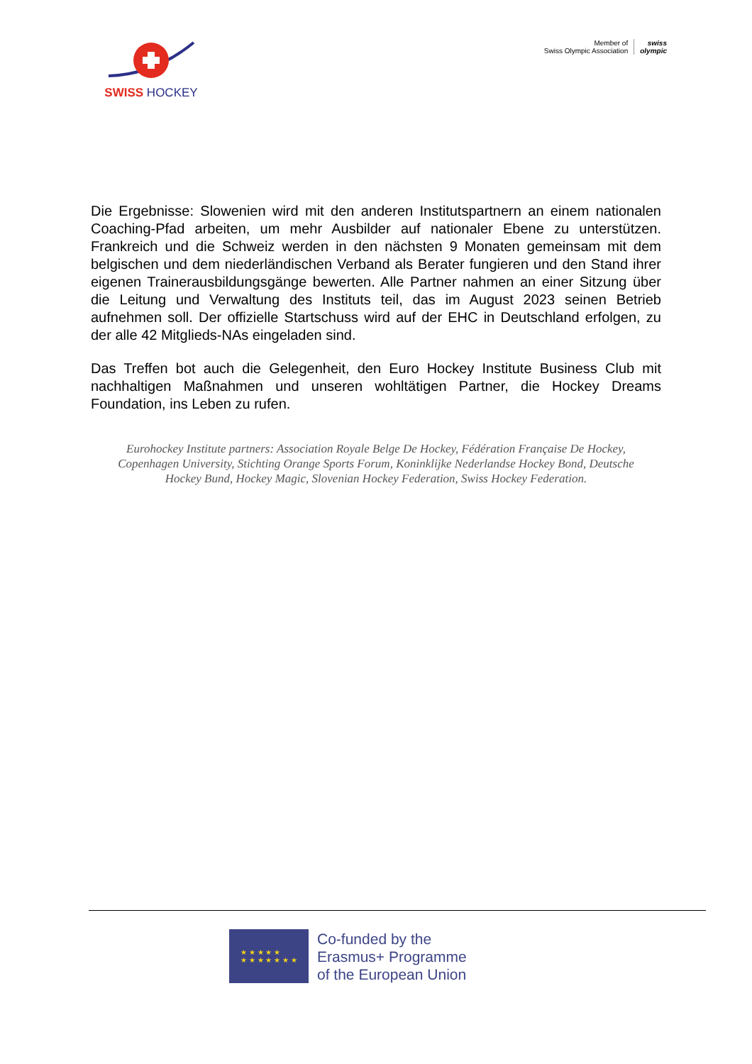SWISS HOCKEY
Member of
Swiss Olympic Association
swiss
olympic
Die Ergebnisse: Slowenien wird mit den anderen Institutspartnern an einem nationalen Coaching-Pfad arbeiten, um mehr Ausbilder auf nationaler Ebene zu unterstützen. Frankreich und die Schweiz werden in den nächsten 9 Monaten gemeinsam mit dem belgischen und dem niederländischen Verband als Berater fungieren und den Stand ihrer eigenen Trainerausbildungsgänge bewerten. Alle Partner nahmen an einer Sitzung über die Leitung und Verwaltung des Instituts teil, das im August 2023 seinen Betrieb aufnehmen soll. Der offizielle Startschuss wird auf der EHC in Deutschland erfolgen, zu der alle 42 Mitglieds-NAs eingeladen sind.
Das Treffen bot auch die Gelegenheit, den Euro Hockey Institute Business Club mit nachhaltigen Maßnahmen und unseren wohltätigen Partner, die Hockey Dreams Foundation, ins Leben zu rufen.
Eurohockey Institute partners: Association Royale Belge De Hockey, Fédération Française De Hockey, Copenhagen University, Stichting Orange Sports Forum, Koninklijke Nederlandse Hockey Bond, Deutsche Hockey Bund, Hockey Magic, Slovenian Hockey Federation, Swiss Hockey Federation.
★ ★ ★ ★ ★
★ ★ ★ ★ ★ ★ ★
Co-funded by the
Erasmus+ Programme
of the European Union